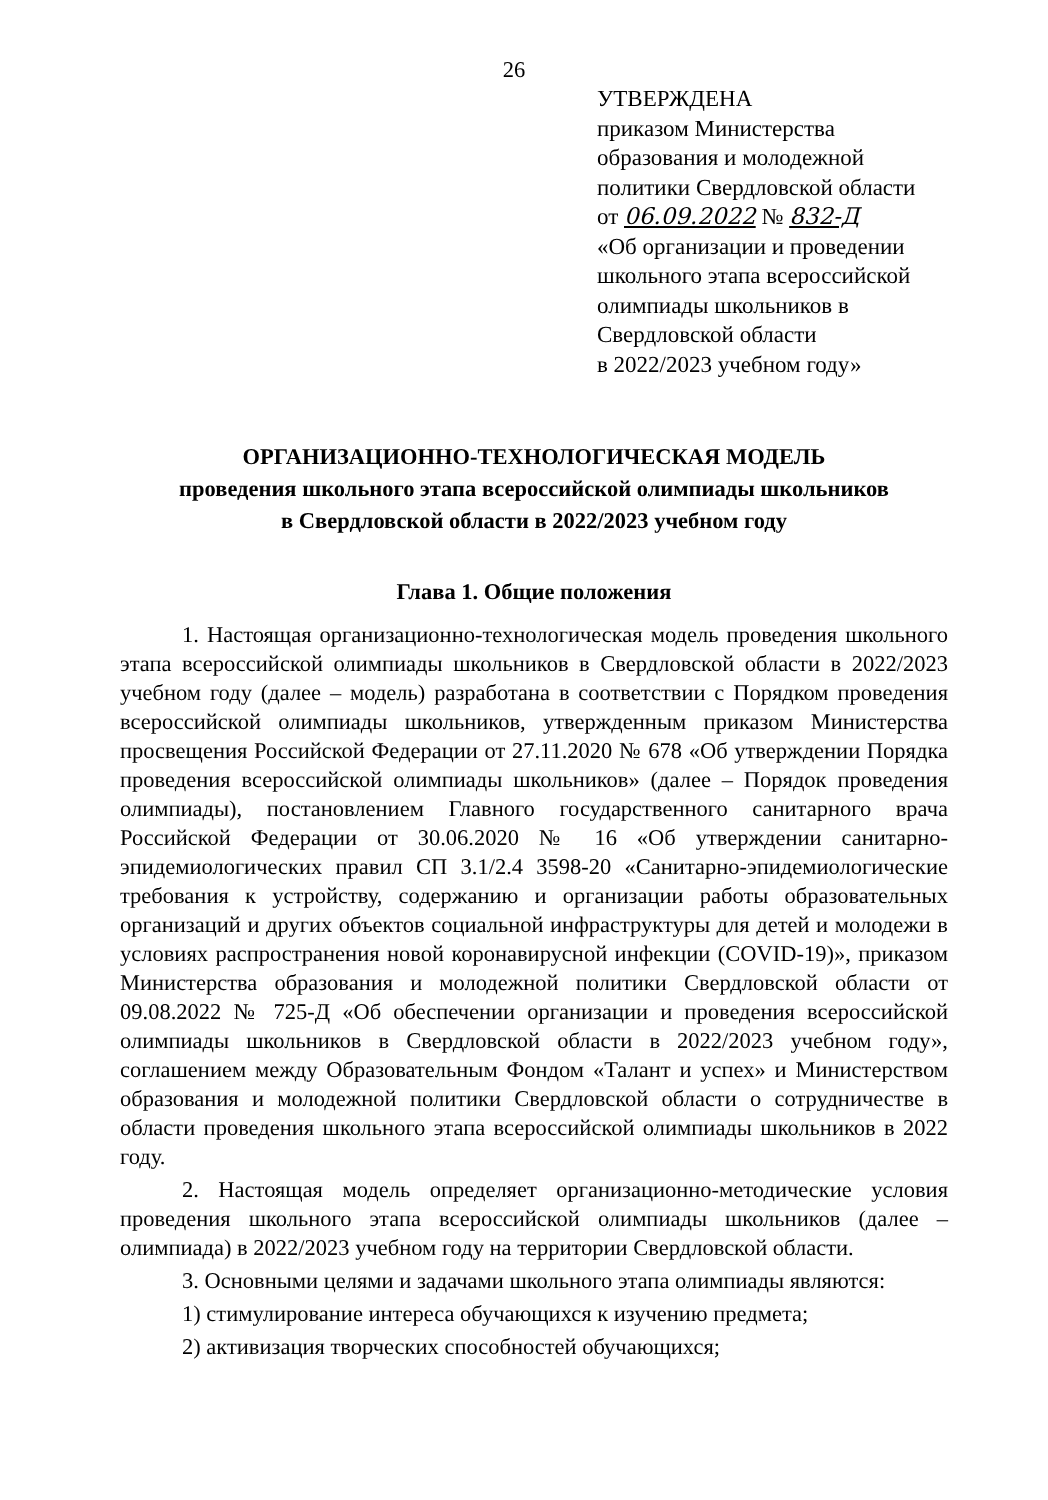26
УТВЕРЖДЕНА
приказом Министерства
образования и молодежной
политики Свердловской области
от 06.09.2022 № 832-Д
«Об организации и проведении
школьного этапа всероссийской
олимпиады школьников в
Свердловской области
в 2022/2023 учебном году»
ОРГАНИЗАЦИОННО-ТЕХНОЛОГИЧЕСКАЯ МОДЕЛЬ
проведения школьного этапа всероссийской олимпиады школьников
в Свердловской области в 2022/2023 учебном году
Глава 1. Общие положения
1. Настоящая организационно-технологическая модель проведения школьного этапа всероссийской олимпиады школьников в Свердловской области в 2022/2023 учебном году (далее – модель) разработана в соответствии с Порядком проведения всероссийской олимпиады школьников, утвержденным приказом Министерства просвещения Российской Федерации от 27.11.2020 № 678 «Об утверждении Порядка проведения всероссийской олимпиады школьников» (далее – Порядок проведения олимпиады), постановлением Главного государственного санитарного врача Российской Федерации от 30.06.2020 № 16 «Об утверждении санитарно-эпидемиологических правил СП 3.1/2.4 3598-20 «Санитарно-эпидемиологические требования к устройству, содержанию и организации работы образовательных организаций и других объектов социальной инфраструктуры для детей и молодежи в условиях распространения новой коронавирусной инфекции (COVID-19)», приказом Министерства образования и молодежной политики Свердловской области от 09.08.2022 № 725-Д «Об обеспечении организации и проведения всероссийской олимпиады школьников в Свердловской области в 2022/2023 учебном году», соглашением между Образовательным Фондом «Талант и успех» и Министерством образования и молодежной политики Свердловской области о сотрудничестве в области проведения школьного этапа всероссийской олимпиады школьников в 2022 году.
2. Настоящая модель определяет организационно-методические условия проведения школьного этапа всероссийской олимпиады школьников (далее – олимпиада) в 2022/2023 учебном году на территории Свердловской области.
3. Основными целями и задачами школьного этапа олимпиады являются:
1) стимулирование интереса обучающихся к изучению предмета;
2) активизация творческих способностей обучающихся;